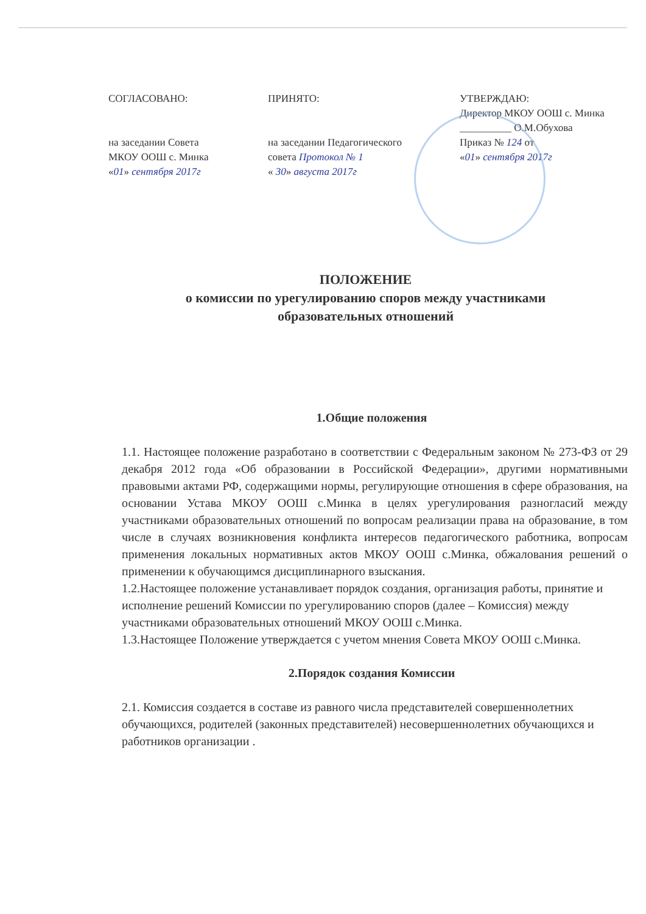СОГЛАСОВАНО:
на заседании Совета
МКОУ ООШ с. Минка
«01» сентября 2017г
ПРИНЯТО:
на заседании Педагогического
совета Протокол № 1
« 30» августа 2017г
УТВЕРЖДАЮ:
Директор МКОУ ООШ с. Минка
__________ О.М.Обухова
Приказ № 124 от
«01» сентября 2017г
ПОЛОЖЕНИЕ
о комиссии по урегулированию споров между участниками
образовательных отношений
1.Общие положения
1.1. Настоящее положение разработано в соответствии с Федеральным законом № 273-ФЗ от 29 декабря 2012 года «Об образовании в Российской Федерации», другими нормативными правовыми актами РФ, содержащими нормы, регулирующие отношения в сфере образования, на основании Устава МКОУ ООШ с.Минка в целях урегулирования разногласий между участниками образовательных отношений по вопросам реализации права на образование, в том числе в случаях возникновения конфликта интересов педагогического работника, вопросам применения локальных нормативных актов МКОУ ООШ с.Минка, обжалования решений о применении к обучающимся дисциплинарного взыскания.
1.2.Настоящее положение устанавливает порядок создания, организация работы, принятие и исполнение решений Комиссии по урегулированию споров (далее – Комиссия) между участниками образовательных отношений МКОУ ООШ с.Минка.
1.3.Настоящее Положение утверждается с учетом мнения Совета МКОУ ООШ с.Минка.
2.Порядок создания Комиссии
2.1. Комиссия создается в составе из равного числа представителей совершеннолетних обучающихся, родителей (законных представителей) несовершеннолетних обучающихся и работников организации .